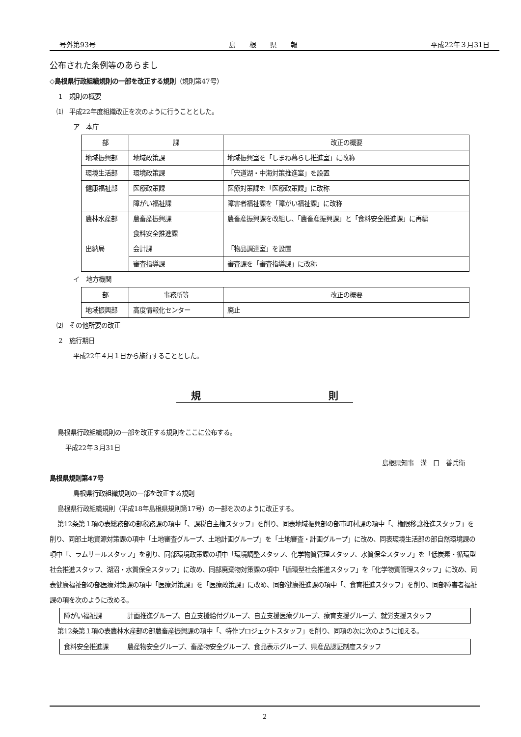号外第93号 島　　根　　県　　報 平成22年３月31日
公布された条例等のあらまし
◇島根県行政組織規則の一部を改正する規則（規則第47号）
1　規則の概要
⑴　平成22年度組織改正を次のように行うこととした。
ア　本庁
| 部 | 課 | 改正の概要 |
| --- | --- | --- |
| 地域振興部 | 地域政策課 | 地域振興室を「しまね暮らし推進室」に改称 |
| 環境生活部 | 環境政策課 | 「宍道湖・中海対策推進室」を設置 |
| 健康福祉部 | 医療政策課 | 医療対策課を「医療政策課」に改称 |
| | 障がい福祉課 | 障害者福祉課を「障がい福祉課」に改称 |
| 農林水産部 | 農畜産振興課 食料安全推進課 | 農畜産振興課を改組し、「農畜産振興課」と「食料安全推進課」に再編 |
| 出納局 | 会計課 | 「物品調達室」を設置 |
| | 審査指導課 | 審査課を「審査指導課」に改称 |
イ　地方機関
| 部 | 事務所等 | 改正の概要 |
| --- | --- | --- |
| 地域振興部 | 高度情報化センター | 廃止 |
⑵　その他所要の改正
2　施行期日
平成22年４月１日から施行することとした。
規　　　　　　　　　　　　　則
島根県行政組織規則の一部を改正する規則をここに公布する。
平成22年３月31日
島根県知事　溝　口　善兵衛
島根県規則第47号
島根県行政組織規則の一部を改正する規則
島根県行政組織規則（平成18年島根県規則第17号）の一部を次のように改正する。
第12条第１項の表総務部の部税務課の項中「、課税自主権スタッフ」を削り、同表地域振興部の部市町村課の項中「、権限移譲推進スタッフ」を削り、同部土地資源対策課の項中「土地審査グループ、土地計画グループ」を「土地審査・計画グループ」に改め、同表環境生活部の部自然環境課の項中「、ラムサールスタッフ」を削り、同部環境政策課の項中「環境調整スタッフ、化学物質管理スタッフ、水質保全スタッフ」を「低炭素・循環型社会推進スタッフ、湖沼・水質保全スタッフ」に改め、同部廃棄物対策課の項中「循環型社会推進スタッフ」を「化学物質管理スタッフ」に改め、同表健康福祉部の部医療対策課の項中「医療対策課」を「医療政策課」に改め、同部健康推進課の項中「、食育推進スタッフ」を削り、同部障害者福祉課の項を次のように改める。
| 障がい福祉課 | 計画推進グループ、自立支援給付グループ、自立支援医療グループ、療育支援グループ、就労支援スタッフ |
第12条第１項の表農林水産部の部農畜産振興課の項中「、特作プロジェクトスタッフ」を削り、同項の次に次のように加える。
| 食料安全推進課 | 農産物安全グループ、畜産物安全グループ、食品表示グループ、県産品認証制度スタッフ |
2